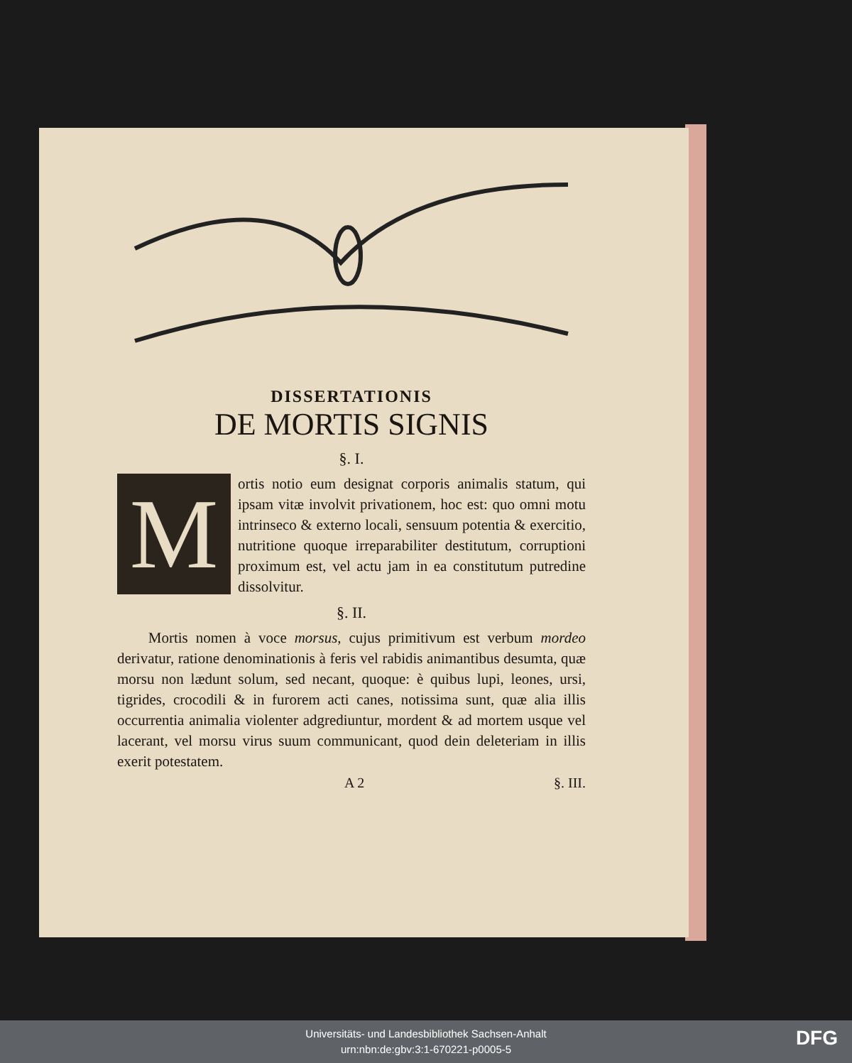DISSERTATIONIS
DE MORTIS SIGNIS
§. I.
Mortis notio eum designat corporis animalis statum, qui ipsam vitæ involvit privationem, hoc est: quo omni motu intrinseco & externo locali, sensuum potentia & exercitio, nutritione quoque irreparabiliter destitutum, corruptioni proximum est, vel actu jam in ea constitutum putredine dissolvitur.
§. II.
Mortis nomen à voce morsus, cujus primitivum est verbum mordeo derivatur, ratione denominationis à feris vel rabidis animantibus desumta, quæ morsu non lædunt solum, sed necant, quoque: è quibus lupi, leones, ursi, tigrides, crocodili & in furorem acti canes, notissima sunt, quæ alia illis occurrentia animalia violenter adgrediuntur, mordent & ad mortem usque vel lacerant, vel morsu virus suum communicant, quod dein deleteriam in illis exerit potestatem.
A 2 §. III.
Universitäts- und Landesbibliothek Sachsen-Anhalt
urn:nbn:de:gbv:3:1-670221-p0005-5
DFG